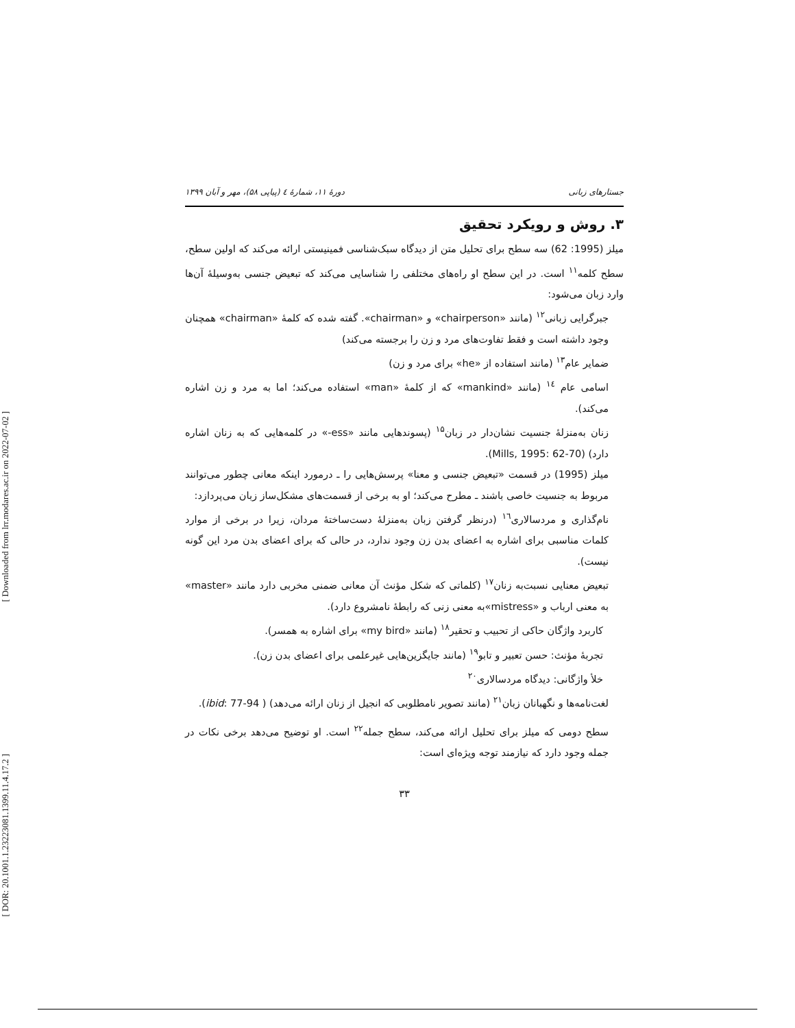[ Downloaded from lrr.modares.ac.ir on 2022-07-02 ]
[ DOR: 20.1001.1.23223081.1399.11.4.17.2 ]
جستارهای زبانی دورهٔ ۱۱، شمارهٔ ٤ (پیاپی ۵۸)، مهر و آبان ۱۳۹۹
۳. روش و رویکرد تحقیق
میلز (1995: 62) سه سطح برای تحلیل متن از دیدگاه سبک‌شناسی فمینیستی ارائه می‌کند که اولین سطح، سطح کلمه<sup>۱۱</sup> است. در این سطح او راه‌های مختلفی را شناسایی می‌کند که تبعیض جنسی به‌وسیلهٔ آن‌ها وارد زبان می‌شود:
جبرگرایی زبانی<sup>۱۲</sup> (مانند «chairperson» و «chairman». گفته شده که کلمهٔ «chairman» همچنان وجود داشته است و فقط تفاوت‌های مرد و زن را برجسته می‌کند)
ضمایر عام<sup>۱۳</sup> (مانند استفاده از «he» برای مرد و زن)
اسامی عام <sup>۱٤</sup> (مانند «mankind» که از کلمهٔ «man» استفاده می‌کند؛ اما به مرد و زن اشاره می‌کند).
زنان به‌منزلهٔ جنسیت نشان‌دار در زبان<sup>۱۵</sup> (پسوندهایی مانند «ess-» در کلمه‌هایی که به زنان اشاره دارد) (Mills, 1995: 62-70).
میلز (1995) در قسمت «تبعیض جنسی و معنا» پرسش‌هایی را ـ درمورد اینکه معانی چطور می‌توانند مربوط به جنسیت خاصی باشند ـ مطرح می‌کند؛ او به برخی از قسمت‌های مشکل‌ساز زبان می‌پردازد:
نام‌گذاری و مردسالاری<sup>۱٦</sup> (درنظر گرفتن زبان به‌منزلهٔ دست‌ساختهٔ مردان، زیرا در برخی از موارد کلمات مناسبی برای اشاره به اعضای بدن زن وجود ندارد، در حالی که برای اعضای بدن مرد این گونه نیست).
تبعیض معنایی نسبت‌به زنان<sup>۱۷</sup> (کلماتی که شکل مؤنث آن معانی ضمنی مخربی دارد مانند «master» به معنی ارباب و «mistress»به معنی زنی که رابطهٔ نامشروع دارد).
کاربرد واژگان حاکی از تحبیب و تحقیر<sup>۱۸</sup> (مانند «my bird» برای اشاره به همسر).
تجربهٔ مؤنث: حسن تعبیر و تابو<sup>۱۹</sup> (مانند جایگزین‌هایی غیرعلمی برای اعضای بدن زن).
خلأ واژگانی: دیدگاه مردسالاری<sup>۲۰</sup>
لغت‌نامه‌ها و نگهبانان زبان<sup>۲۱</sup> (مانند تصویر نامطلوبی که انجیل از زنان ارائه می‌دهد) ( ibid: 77-94).
سطح دومی که میلز برای تحلیل ارائه می‌کند، سطح جمله<sup>۲۲</sup> است. او توضیح می‌دهد برخی نکات در جمله وجود دارد که نیازمند توجه ویژه‌ای است:
۳۳